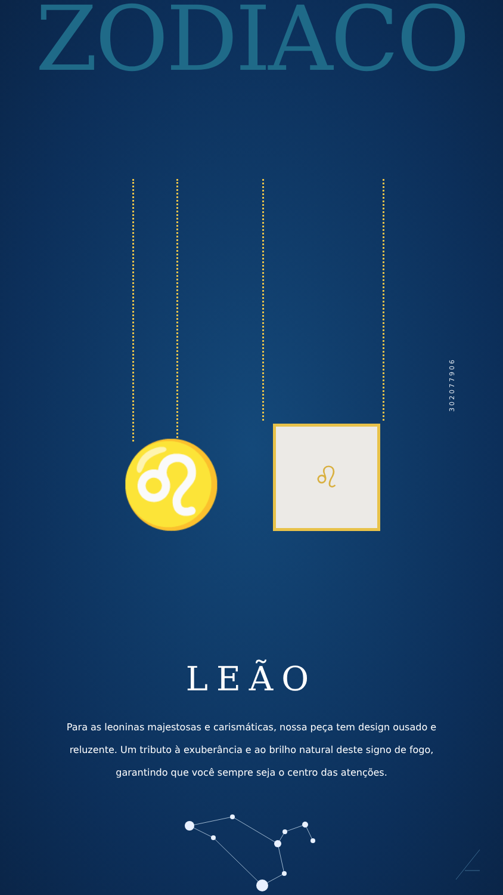ZODÍACO
♌ ♌
302077906
LEÃO
Para as leoninas majestosas e carismáticas, nossa peça tem design ousado e reluzente. Um tributo à exuberância e ao brilho natural deste signo de fogo, garantindo que você sempre seja o centro das atenções.